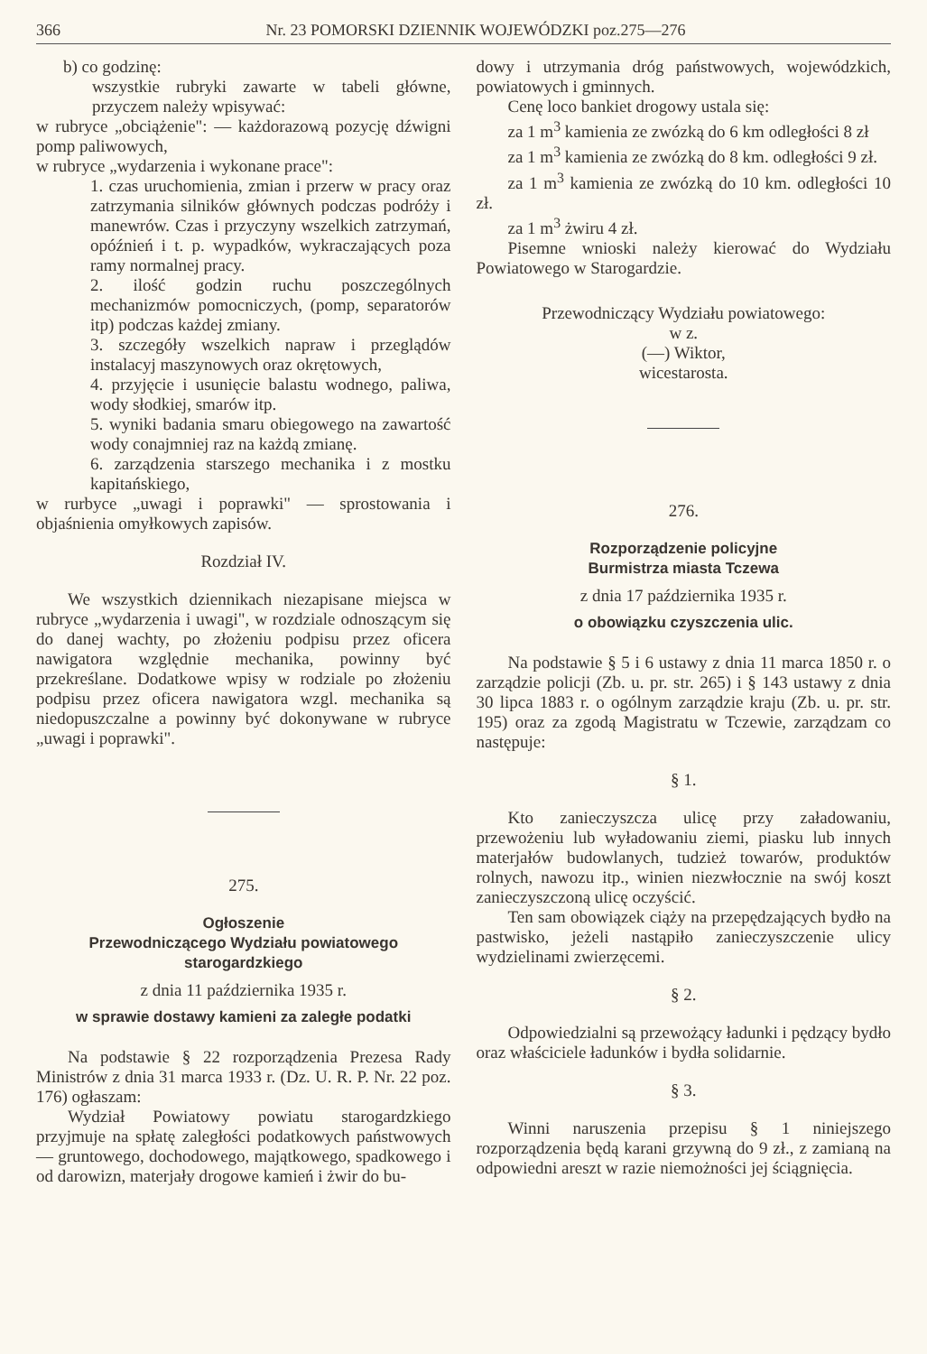366 Nr. 23 POMORSKI DZIENNIK WOJEWÓDZKI poz.275—276
b) co godzinę:
wszystkie rubryki zawarte w tabeli główne, przyczem należy wpisywać:
w rubryce „obciążenie": — każdorazową pozycję dźwigni pomp paliwowych,
w rubryce „wydarzenia i wykonane prace":
1. czas uruchomienia, zmian i przerw w pracy oraz zatrzymania silników głównych podczas podróży i manewrów. Czas i przyczyny wszelkich zatrzymań, opóźnień i t. p. wypadków, wykraczających poza ramy normalnej pracy.
2. ilość godzin ruchu poszczególnych mechanizmów pomocniczych, (pomp, separatorów itp) podczas każdej zmiany.
3. szczegóły wszelkich napraw i przeglądów instalacyj maszynowych oraz okrętowych,
4. przyjęcie i usunięcie balastu wodnego, paliwa, wody słodkiej, smarów itp.
5. wyniki badania smaru obiegowego na zawartość wody conajmniej raz na każdą zmianę.
6. zarządzenia starszego mechanika i z mostku kapitańskiego,
w rurbyce „uwagi i poprawki" — sprostowania i objaśnienia omyłkowych zapisów.
Rozdział IV.
We wszystkich dziennikach niezapisane miejsca w rubryce „wydarzenia i uwagi", w rozdziale odnoszącym się do danej wachty, po złożeniu podpisu przez oficera nawigatora względnie mechanika, powinny być przekreślane. Dodatkowe wpisy w rodziale po złożeniu podpisu przez oficera nawigatora wzgl. mechanika są niedopuszczalne a powinny być dokonywane w rubryce „uwagi i poprawki".
275.
Ogłoszenie
Przewodniczącego Wydziału powiatowego
starogardzkiego
z dnia 11 października 1935 r.
w sprawie dostawy kamieni za zaległe podatki
Na podstawie § 22 rozporządzenia Prezesa Rady Ministrów z dnia 31 marca 1933 r. (Dz. U. R. P. Nr. 22 poz. 176) ogłaszam:
Wydział Powiatowy powiatu starogardzkiego przyjmuje na spłatę zaległości podatkowych państwowych — gruntowego, dochodowego, majątkowego, spadkowego i od darowizn, materjały drogowe kamień i żwir do bu-
dowy i utrzymania dróg państwowych, wojewódzkich, powiatowych i gminnych.
Cenę loco bankiet drogowy ustala się:
za 1 m<sup>3</sup> kamienia ze zwózką do 6 km odległości 8 zł
za 1 m<sup>3</sup> kamienia ze zwózką do 8 km. odległości 9 zł.
za 1 m<sup>3</sup> kamienia ze zwózką do 10 km. odległości 10 zł.
za 1 m<sup>3</sup> żwiru 4 zł.
Pisemne wnioski należy kierować do Wydziału Powiatowego w Starogardzie.
Przewodniczący Wydziału powiatowego:
w z.
(—) Wiktor,
wicestarosta.
276.
Rozporządzenie policyjne
Burmistrza miasta Tczewa
z dnia 17 października 1935 r.
o obowiązku czyszczenia ulic.
Na podstawie § 5 i 6 ustawy z dnia 11 marca 1850 r. o zarządzie policji (Zb. u. pr. str. 265) i § 143 ustawy z dnia 30 lipca 1883 r. o ogólnym zarządzie kraju (Zb. u. pr. str. 195) oraz za zgodą Magistratu w Tczewie, zarządzam co następuje:
§ 1.
Kto zanieczyszcza ulicę przy załadowaniu, przewożeniu lub wyładowaniu ziemi, piasku lub innych materjałów budowlanych, tudzież towarów, produktów rolnych, nawozu itp., winien niezwłocznie na swój koszt zanieczyszczoną ulicę oczyścić.
Ten sam obowiązek ciąży na przepędzających bydło na pastwisko, jeżeli nastąpiło zanieczyszczenie ulicy wydzielinami zwierzęcemi.
§ 2.
Odpowiedzialni są przewożący ładunki i pędzący bydło oraz właściciele ładunków i bydła solidarnie.
§ 3.
Winni naruszenia przepisu § 1 niniejszego rozporządzenia będą karani grzywną do 9 zł., z zamianą na odpowiedni areszt w razie niemożności jej ściągnięcia.